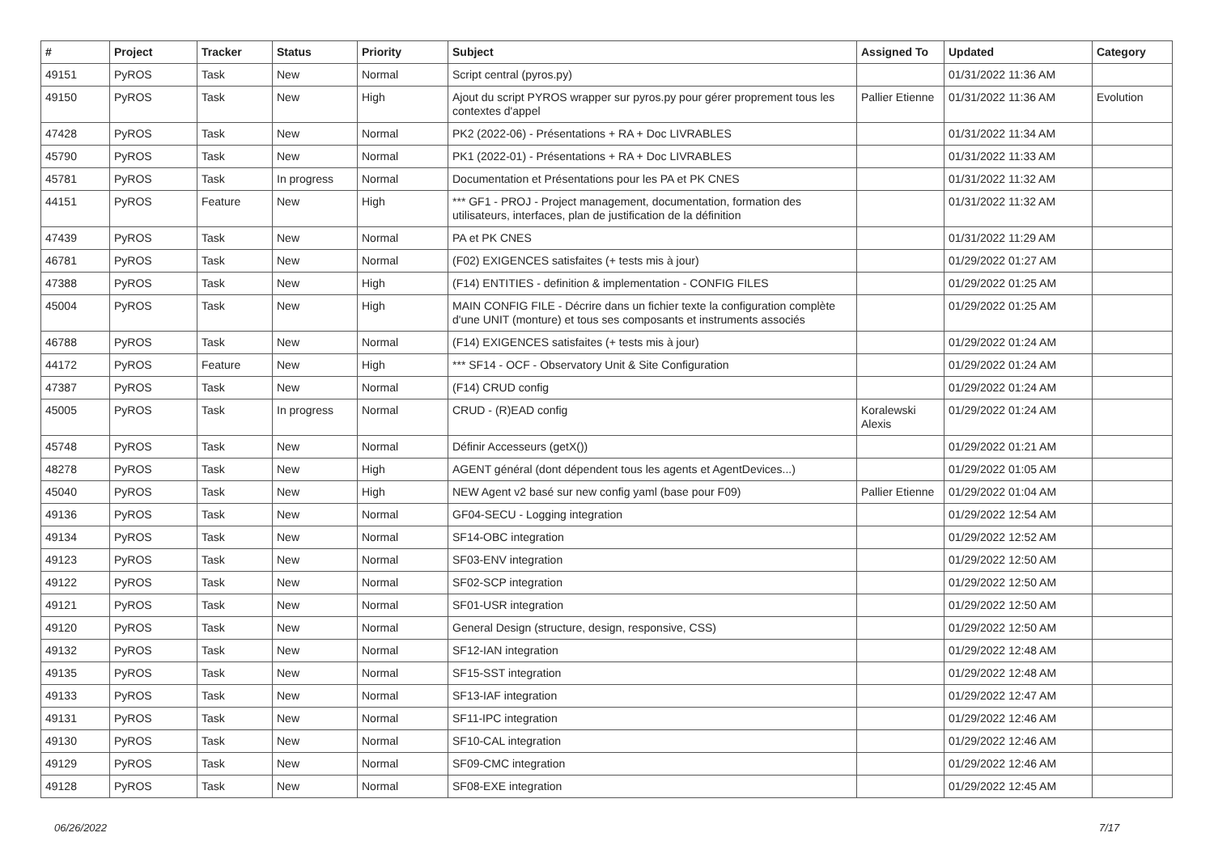| # | Project | Tracker | Status | Priority | Subject | Assigned To | Updated | Category |
| --- | --- | --- | --- | --- | --- | --- | --- | --- |
| 49151 | PyROS | Task | New | Normal | Script central (pyros.py) | | 01/31/2022 11:36 AM | |
| 49150 | PyROS | Task | New | High | Ajout du script PYROS wrapper sur pyros.py pour gérer proprement tous les contextes d'appel | Pallier Etienne | 01/31/2022 11:36 AM | Evolution |
| 47428 | PyROS | Task | New | Normal | PK2 (2022-06) - Présentations + RA + Doc LIVRABLES | | 01/31/2022 11:34 AM | |
| 45790 | PyROS | Task | New | Normal | PK1 (2022-01) - Présentations + RA + Doc LIVRABLES | | 01/31/2022 11:33 AM | |
| 45781 | PyROS | Task | In progress | Normal | Documentation et Présentations pour les PA et PK CNES | | 01/31/2022 11:32 AM | |
| 44151 | PyROS | Feature | New | High | *** GF1 - PROJ - Project management, documentation, formation des utilisateurs, interfaces, plan de justification de la définition | | 01/31/2022 11:32 AM | |
| 47439 | PyROS | Task | New | Normal | PA et PK CNES | | 01/31/2022 11:29 AM | |
| 46781 | PyROS | Task | New | Normal | (F02) EXIGENCES satisfaites (+ tests mis à jour) | | 01/29/2022 01:27 AM | |
| 47388 | PyROS | Task | New | High | (F14) ENTITIES - definition & implementation - CONFIG FILES | | 01/29/2022 01:25 AM | |
| 45004 | PyROS | Task | New | High | MAIN CONFIG FILE - Décrire dans un fichier texte la configuration complète d'une UNIT (monture) et tous ses composants et instruments associés | | 01/29/2022 01:25 AM | |
| 46788 | PyROS | Task | New | Normal | (F14) EXIGENCES satisfaites (+ tests mis à jour) | | 01/29/2022 01:24 AM | |
| 44172 | PyROS | Feature | New | High | *** SF14 - OCF - Observatory Unit & Site Configuration | | 01/29/2022 01:24 AM | |
| 47387 | PyROS | Task | New | Normal | (F14) CRUD config | | 01/29/2022 01:24 AM | |
| 45005 | PyROS | Task | In progress | Normal | CRUD - (R)EAD config | Koralewski Alexis | 01/29/2022 01:24 AM | |
| 45748 | PyROS | Task | New | Normal | Définir Accesseurs (getX()) | | 01/29/2022 01:21 AM | |
| 48278 | PyROS | Task | New | High | AGENT général (dont dépendent tous les agents et AgentDevices...) | | 01/29/2022 01:05 AM | |
| 45040 | PyROS | Task | New | High | NEW Agent v2 basé sur new config yaml (base pour F09) | Pallier Etienne | 01/29/2022 01:04 AM | |
| 49136 | PyROS | Task | New | Normal | GF04-SECU - Logging integration | | 01/29/2022 12:54 AM | |
| 49134 | PyROS | Task | New | Normal | SF14-OBC integration | | 01/29/2022 12:52 AM | |
| 49123 | PyROS | Task | New | Normal | SF03-ENV integration | | 01/29/2022 12:50 AM | |
| 49122 | PyROS | Task | New | Normal | SF02-SCP integration | | 01/29/2022 12:50 AM | |
| 49121 | PyROS | Task | New | Normal | SF01-USR integration | | 01/29/2022 12:50 AM | |
| 49120 | PyROS | Task | New | Normal | General Design (structure, design, responsive, CSS) | | 01/29/2022 12:50 AM | |
| 49132 | PyROS | Task | New | Normal | SF12-IAN integration | | 01/29/2022 12:48 AM | |
| 49135 | PyROS | Task | New | Normal | SF15-SST integration | | 01/29/2022 12:48 AM | |
| 49133 | PyROS | Task | New | Normal | SF13-IAF integration | | 01/29/2022 12:47 AM | |
| 49131 | PyROS | Task | New | Normal | SF11-IPC integration | | 01/29/2022 12:46 AM | |
| 49130 | PyROS | Task | New | Normal | SF10-CAL integration | | 01/29/2022 12:46 AM | |
| 49129 | PyROS | Task | New | Normal | SF09-CMC integration | | 01/29/2022 12:46 AM | |
| 49128 | PyROS | Task | New | Normal | SF08-EXE integration | | 01/29/2022 12:45 AM | |
06/26/2022 7/17